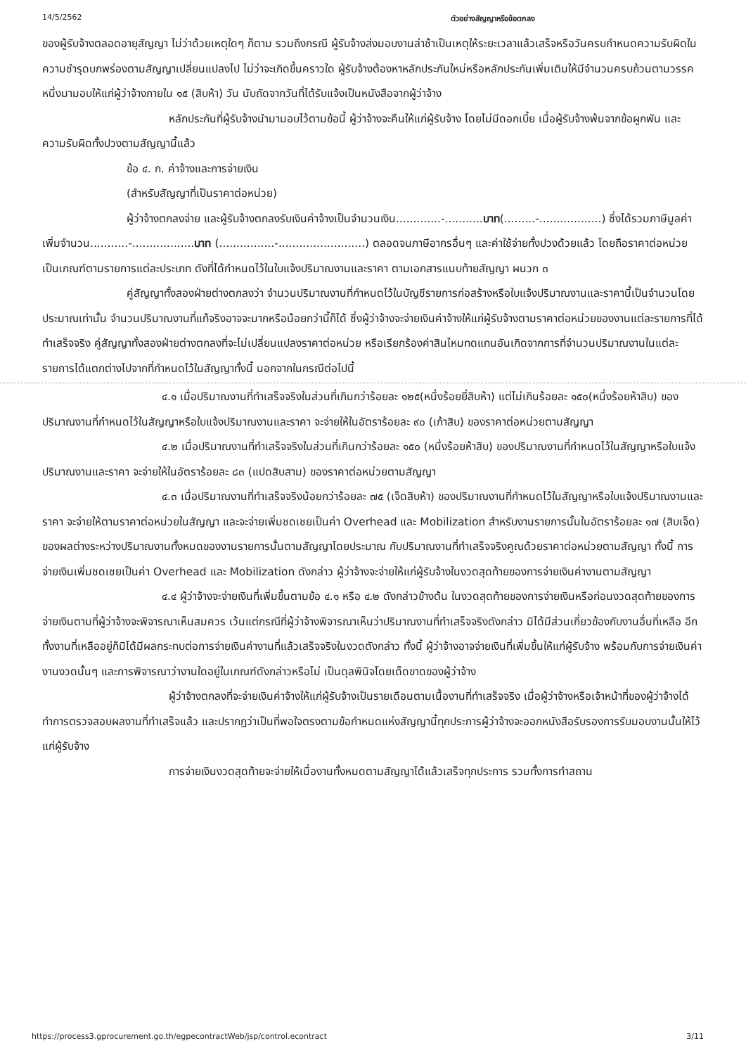14/5/2562 ตัวอย่างสัญญาหรือข้อตกลง
ของผู้รับจ้างตลอดอายุสัญญา ไม่ว่าด้วยเหตุใดๆ ก็ตาม รวมถึงกรณี ผู้รับจ้างส่งมอบงานล่าช้าเป็นเหตุให้ระยะเวลาแล้วเสร็จหรือวันครบกำหนดความรับผิดในความชำรุดบกพร่องตามสัญญาเปลี่ยนแปลงไป ไม่ว่าจะเกิดขึ้นคราวใด ผู้รับจ้างต้องหาหลักประกันใหม่หรือหลักประกันเพิ่มเติมให้มีจำนวนครบถ้วนตามวรรคหนึ่งมามอบให้แก่ผู้ว่าจ้างภายใน ๑๕ (สิบห้า) วัน นับถัดจากวันที่ได้รับแจ้งเป็นหนังสือจากผู้ว่าจ้าง
หลักประกันที่ผู้รับจ้างนำมามอบไว้ตามข้อนี้ ผู้ว่าจ้างจะคืนให้แก่ผู้รับจ้าง โดยไม่มีดอกเบี้ย เมื่อผู้รับจ้างพ้นจากข้อผูกพัน และความรับผิดทั้งปวงตามสัญญานี้แล้ว
ข้อ ๔. ก. ค่าจ้างและการจ่ายเงิน
(สำหรับสัญญาที่เป็นราคาต่อหน่วย)
ผู้ว่าจ้างตกลงจ่าย และผู้รับจ้างตกลงรับเงินค่าจ้างเป็นจำนวนเงิน.............-...........บาท(.........-..................) ซึ่งได้รวมภาษีมูลค่าเพิ่มจำนวน...........-..................บาท (................-.........................) ตลอดจนภาษีอากรอื่นๆ และค่าใช้จ่ายทั้งปวงด้วยแล้ว โดยถือราคาต่อหน่วยเป็นเกณฑ์ตามรายการแต่ละประเภท ดังที่ได้กำหนดไว้ในใบแจ้งปริมาณงานและราคา ตามเอกสารแนบท้ายสัญญา ผนวก ๓
คู่สัญญาทั้งสองฝ่ายต่างตกลงว่า จำนวนปริมาณงานที่กำหนดไว้ในบัญชีรายการก่อสร้างหรือใบแจ้งปริมาณงานและราคานี้เป็นจำนวนโดยประมาณเท่านั้น จำนวนปริมาณงานที่แท้จริงอาจจะมากหรือน้อยกว่านี้ก็ได้ ซึ่งผู้ว่าจ้างจะจ่ายเงินค่าจ้างให้แก่ผู้รับจ้างตามราคาต่อหน่วยของงานแต่ละรายการที่ได้ทำเสร็จจริง คู่สัญญาทั้งสองฝ่ายต่างตกลงที่จะไม่เปลี่ยนแปลงราคาต่อหน่วย หรือเรียกร้องค่าสินไหมทดแทนอันเกิดจากการที่จำนวนปริมาณงานในแต่ละรายการได้แตกต่างไปจากที่กำหนดไว้ในสัญญาทั้งนี้ นอกจากในกรณีต่อไปนี้
๔.๑ เมื่อปริมาณงานที่ทำเสร็จจริงในส่วนที่เกินกว่าร้อยละ ๑๒๕(หนึ่งร้อยยี่สิบห้า) แต่ไม่เกินร้อยละ ๑๕๐(หนึ่งร้อยห้าสิบ) ของปริมาณงานที่กำหนดไว้ในสัญญาหรือใบแจ้งปริมาณงานและราคา จะจ่ายให้ในอัตราร้อยละ ๙๐ (เก้าสิบ) ของราคาต่อหน่วยตามสัญญา
๔.๒ เมื่อปริมาณงานที่ทำเสร็จจริงในส่วนที่เกินกว่าร้อยละ ๑๕๐ (หนึ่งร้อยห้าสิบ) ของปริมาณงานที่กำหนดไว้ในสัญญาหรือใบแจ้งปริมาณงานและราคา จะจ่ายให้ในอัตราร้อยละ ๘๓ (แปดสิบสาม) ของราคาต่อหน่วยตามสัญญา
๔.๓ เมื่อปริมาณงานที่ทำเสร็จจริงน้อยกว่าร้อยละ ๗๕ (เจ็ดสิบห้า) ของปริมาณงานที่กำหนดไว้ในสัญญาหรือใบแจ้งปริมาณงานและราคา จะจ่ายให้ตามราคาต่อหน่วยในสัญญา และจะจ่ายเพิ่มชดเชยเป็นค่า Overhead และ Mobilization สำหรับงานรายการนั้นในอัตราร้อยละ ๑๗ (สิบเจ็ด) ของผลต่างระหว่างปริมาณงานทั้งหมดของงานรายการนั้นตามสัญญาโดยประมาณ กับปริมาณงานที่ทำเสร็จจริงคูณด้วยราคาต่อหน่วยตามสัญญา ทั้งนี้ การจ่ายเงินเพิ่มชดเชยเป็นค่า Overhead และ Mobilization ดังกล่าว ผู้ว่าจ้างจะจ่ายให้แก่ผู้รับจ้างในงวดสุดท้ายของการจ่ายเงินค่างานตามสัญญา
๔.๔ ผู้ว่าจ้างจะจ่ายเงินที่เพิ่มขึ้นตามข้อ ๔.๑ หรือ ๔.๒ ดังกล่าวข้างต้น ในงวดสุดท้ายของการจ่ายเงินหรือก่อนงวดสุดท้ายของการจ่ายเงินตามที่ผู้ว่าจ้างจะพิจารณาเห็นสมควร เว้นแต่กรณีที่ผู้ว่าจ้างพิจารณาเห็นว่าปริมาณงานที่ทำเสร็จจริงดังกล่าว มิได้มีส่วนเกี่ยวข้องกับงานอื่นที่เหลือ อีกทั้งงานที่เหลืออยู่ก็มิได้มีผลกระทบต่อการจ่ายเงินค่างานที่แล้วเสร็จจริงในงวดดังกล่าว ทั้งนี้ ผู้ว่าจ้างอาจจ่ายเงินที่เพิ่มขึ้นให้แก่ผู้รับจ้าง พร้อมกับการจ่ายเงินค่างานงวดนั้นๆ และการพิจารณาว่างานใดอยู่ในเกณฑ์ดังกล่าวหรือไม่ เป็นดุลพินิจโดยเด็ดขาดของผู้ว่าจ้าง
ผู้ว่าจ้างตกลงที่จะจ่ายเงินค่าจ้างให้แก่ผู้รับจ้างเป็นรายเดือนตามเนื้องานที่ทำเสร็จจริง เมื่อผู้ว่าจ้างหรือเจ้าหน้าที่ของผู้ว่าจ้างได้ทำการตรวจสอบผลงานที่ทำเสร็จแล้ว และปรากฏว่าเป็นที่พอใจตรงตามข้อกำหนดแห่งสัญญานี้ทุกประการผู้ว่าจ้างจะออกหนังสือรับรองการรับมอบงานนั้นให้ไว้แก่ผู้รับจ้าง
การจ่ายเงินงวดสุดท้ายจะจ่ายให้เมื่องานทั้งหมดตามสัญญาได้แล้วเสร็จทุกประการ รวมทั้งการทำสถาน
https://process3.gprocurement.go.th/egpecontractWeb/jsp/control.econtract 3/11